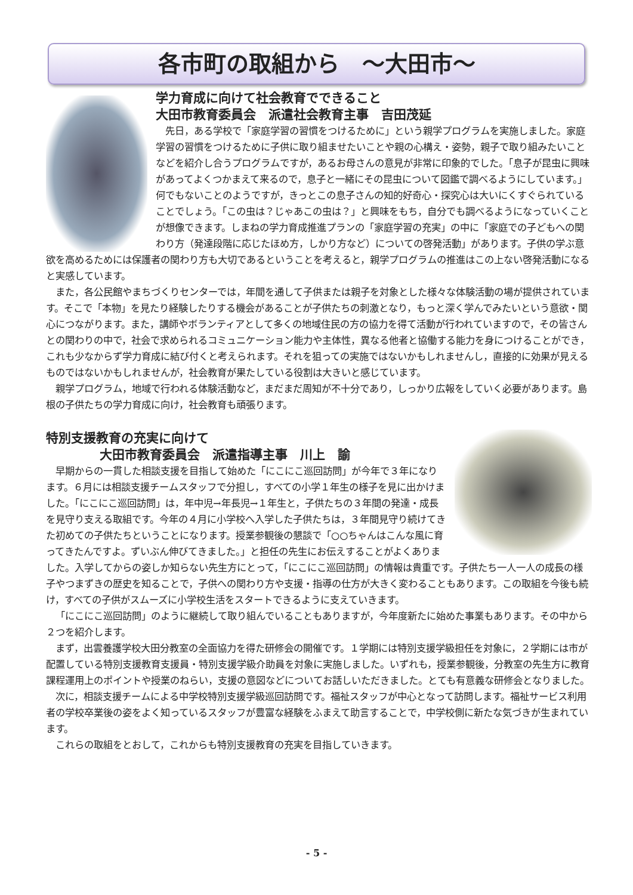各市町の取組から　～大田市～
学力育成に向けて社会教育でできること
大田市教育委員会　派遣社会教育主事　吉田茂延
先日，ある学校で「家庭学習の習慣をつけるために」という親学プログラムを実施しました。家庭学習の習慣をつけるために子供に取り組ませたいことや親の心構え・姿勢，親子で取り組みたいことなどを紹介し合うプログラムですが，あるお母さんの意見が非常に印象的でした。「息子が昆虫に興味があってよくつかまえて来るので，息子と一緒にその昆虫について図鑑で調べるようにしています。」何でもないことのようですが，きっとこの息子さんの知的好奇心・探究心は大いにくすぐられていることでしょう。「この虫は？じゃあこの虫は？」と興味をもち，自分でも調べるようになっていくことが想像できます。しまねの学力育成推進プランの「家庭学習の充実」の中に「家庭での子どもへの関わり方（発達段階に応じたほめ方，しかり方など）についての啓発活動」があります。子供の学ぶ意欲を高めるためには保護者の関わり方も大切であるということを考えると，親学プログラムの推進はこの上ない啓発活動になると実感しています。
また，各公民館やまちづくりセンターでは，年間を通して子供または親子を対象とした様々な体験活動の場が提供されています。そこで「本物」を見たり経験したりする機会があることが子供たちの刺激となり，もっと深く学んでみたいという意欲・関心につながります。また，講師やボランティアとして多くの地域住民の方の協力を得て活動が行われていますので，その皆さんとの関わりの中で，社会で求められるコミュニケーション能力や主体性，異なる他者と協働する能力を身につけることができ，これも少なからず学力育成に結び付くと考えられます。それを狙っての実施ではないかもしれませんし，直接的に効果が見えるものではないかもしれませんが，社会教育が果たしている役割は大きいと感じています。
親学プログラム，地域で行われる体験活動など，まだまだ周知が不十分であり，しっかり広報をしていく必要があります。島根の子供たちの学力育成に向け，社会教育も頑張ります。
特別支援教育の充実に向けて
大田市教育委員会　派遣指導主事　川上　諭
早期からの一貫した相談支援を目指して始めた「にこにこ巡回訪問」が今年で３年になります。６月には相談支援チームスタッフで分担し，すべての小学１年生の様子を見に出かけました。「にこにこ巡回訪問」は，年中児→年長児→１年生と，子供たちの３年間の発達・成長を見守り支える取組です。今年の４月に小学校へ入学した子供たちは，３年間見守り続けてきた初めての子供たちということになります。授業参観後の懇談で「○○ちゃんはこんな風に育ってきたんですよ。ずいぶん伸びてきました。」と担任の先生にお伝えすることがよくありました。入学してからの姿しか知らない先生方にとって，「にこにこ巡回訪問」の情報は貴重です。子供たち一人一人の成長の様子やつまずきの歴史を知ることで，子供への関わり方や支援・指導の仕方が大きく変わることもあります。この取組を今後も続け，すべての子供がスムーズに小学校生活をスタートできるように支えていきます。
「にこにこ巡回訪問」のように継続して取り組んでいることもありますが，今年度新たに始めた事業もあります。その中から２つを紹介します。
まず，出雲養護学校大田分教室の全面協力を得た研修会の開催です。１学期には特別支援学級担任を対象に，２学期には市が配置している特別支援教育支援員・特別支援学級介助員を対象に実施しました。いずれも，授業参観後，分教室の先生方に教育課程運用上のポイントや授業のねらい，支援の意図などについてお話しいただきました。とても有意義な研修会となりました。
次に，相談支援チームによる中学校特別支援学級巡回訪問です。福祉スタッフが中心となって訪問します。福祉サービス利用者の学校卒業後の姿をよく知っているスタッフが豊富な経験をふまえて助言することで，中学校側に新たな気づきが生まれています。
これらの取組をとおして，これからも特別支援教育の充実を目指していきます。
- 5 -